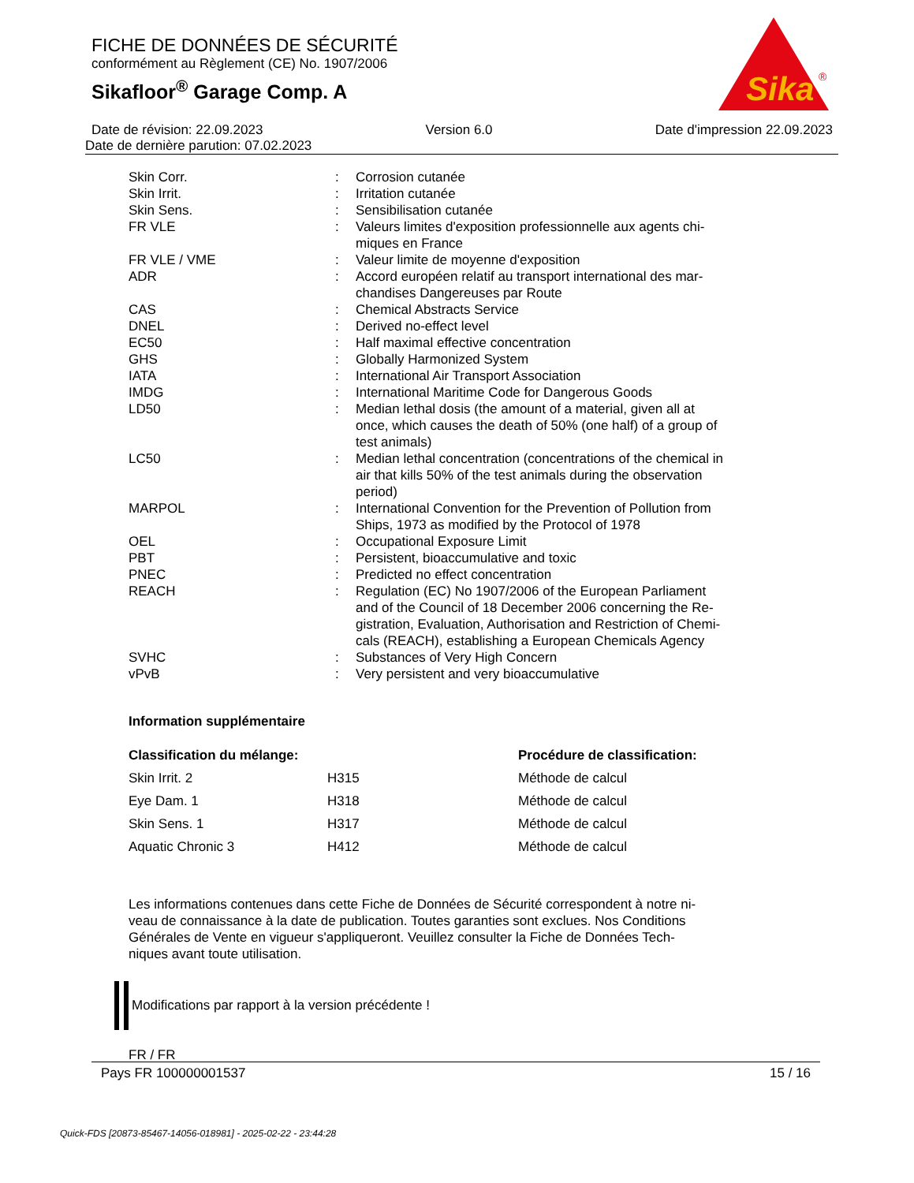FICHE DE DONNÉES DE SÉCURITÉ
conformément au Règlement (CE) No. 1907/2006
Sikafloor<sup>®</sup> Garage Comp. A
Sika
®
Date de révision: 22.09.2023 Version 6.0 Date d'impression 22.09.2023
Date de dernière parution: 07.02.2023
| Skin Corr. | : | Corrosion cutanée |
| Skin Irrit. | : | Irritation cutanée |
| Skin Sens. | : | Sensibilisation cutanée |
| FR VLE | : | Valeurs limites d'exposition professionnelle aux agents chi- miques en France |
| FR VLE / VME | : | Valeur limite de moyenne d'exposition |
| ADR | : | Accord européen relatif au transport international des mar- chandises Dangereuses par Route |
| CAS | : | Chemical Abstracts Service |
| DNEL | : | Derived no-effect level |
| EC50 | : | Half maximal effective concentration |
| GHS | : | Globally Harmonized System |
| IATA | : | International Air Transport Association |
| IMDG | : | International Maritime Code for Dangerous Goods |
| LD50 | : | Median lethal dosis (the amount of a material, given all at once, which causes the death of 50% (one half) of a group of test animals) |
| LC50 | : | Median lethal concentration (concentrations of the chemical in air that kills 50% of the test animals during the observation period) |
| MARPOL | : | International Convention for the Prevention of Pollution from Ships, 1973 as modified by the Protocol of 1978 |
| OEL | : | Occupational Exposure Limit |
| PBT | : | Persistent, bioaccumulative and toxic |
| PNEC | : | Predicted no effect concentration |
| REACH | : | Regulation (EC) No 1907/2006 of the European Parliament and of the Council of 18 December 2006 concerning the Re- gistration, Evaluation, Authorisation and Restriction of Chemi- cals (REACH), establishing a European Chemicals Agency |
| SVHC | : | Substances of Very High Concern |
| vPvB | : | Very persistent and very bioaccumulative |
Information supplémentaire
| Classification du mélange: | | Procédure de classification: |
| --- | --- | --- |
| Skin Irrit. 2 | H315 | Méthode de calcul |
| Eye Dam. 1 | H318 | Méthode de calcul |
| Skin Sens. 1 | H317 | Méthode de calcul |
| Aquatic Chronic 3 | H412 | Méthode de calcul |
Les informations contenues dans cette Fiche de Données de Sécurité correspondent à notre ni-
veau de connaissance à la date de publication. Toutes garanties sont exclues. Nos Conditions
Générales de Vente en vigueur s'appliqueront. Veuillez consulter la Fiche de Données Tech-
niques avant toute utilisation.
Modifications par rapport à la version précédente !
FR / FR
Pays FR 100000001537 15 / 16
Quick-FDS [20873-85467-14056-018981] - 2025-02-22 - 23:44:28